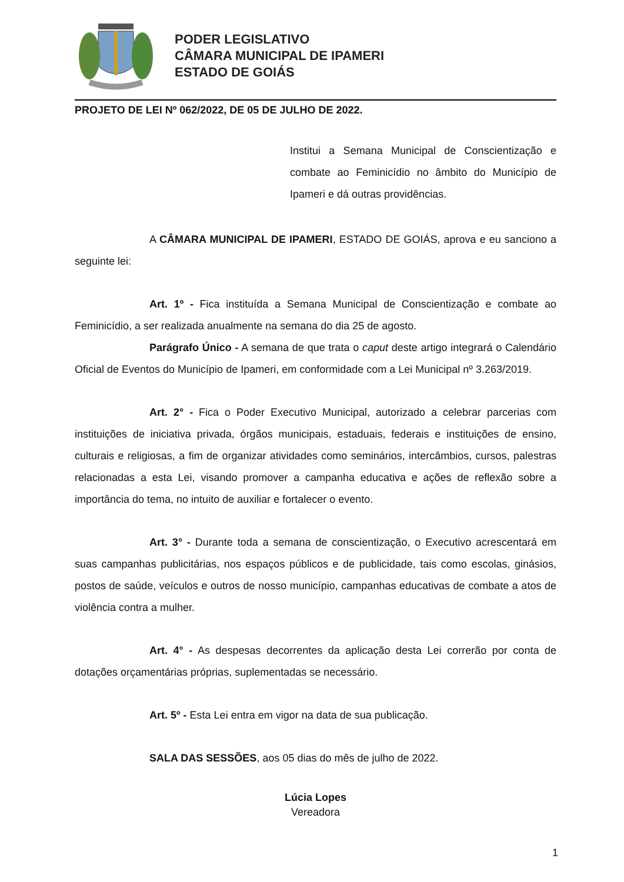PODER LEGISLATIVO
CÂMARA MUNICIPAL DE IPAMERI
ESTADO DE GOIÁS
PROJETO DE LEI Nº 062/2022, DE 05 DE JULHO DE 2022.
Institui a Semana Municipal de Conscientização e combate ao Feminicídio no âmbito do Município de Ipameri e dá outras providências.
A CÂMARA MUNICIPAL DE IPAMERI, ESTADO DE GOIÁS, aprova e eu sanciono a seguinte lei:
Art. 1º - Fica instituída a Semana Municipal de Conscientização e combate ao Feminicídio, a ser realizada anualmente na semana do dia 25 de agosto.
Parágrafo Único - A semana de que trata o caput deste artigo integrará o Calendário Oficial de Eventos do Município de Ipameri, em conformidade com a Lei Municipal nº 3.263/2019.
Art. 2° - Fica o Poder Executivo Municipal, autorizado a celebrar parcerias com instituições de iniciativa privada, órgãos municipais, estaduais, federais e instituições de ensino, culturais e religiosas, a fim de organizar atividades como seminários, intercâmbios, cursos, palestras relacionadas a esta Lei, visando promover a campanha educativa e ações de reflexão sobre a importância do tema, no intuito de auxiliar e fortalecer o evento.
Art. 3° - Durante toda a semana de conscientização, o Executivo acrescentará em suas campanhas publicitárias, nos espaços públicos e de publicidade, tais como escolas, ginásios, postos de saúde, veículos e outros de nosso município, campanhas educativas de combate a atos de violência contra a mulher.
Art. 4° - As despesas decorrentes da aplicação desta Lei correrão por conta de dotações orçamentárias próprias, suplementadas se necessário.
Art. 5º - Esta Lei entra em vigor na data de sua publicação.
SALA DAS SESSÕES, aos 05 dias do mês de julho de 2022.
Lúcia Lopes
Vereadora
1